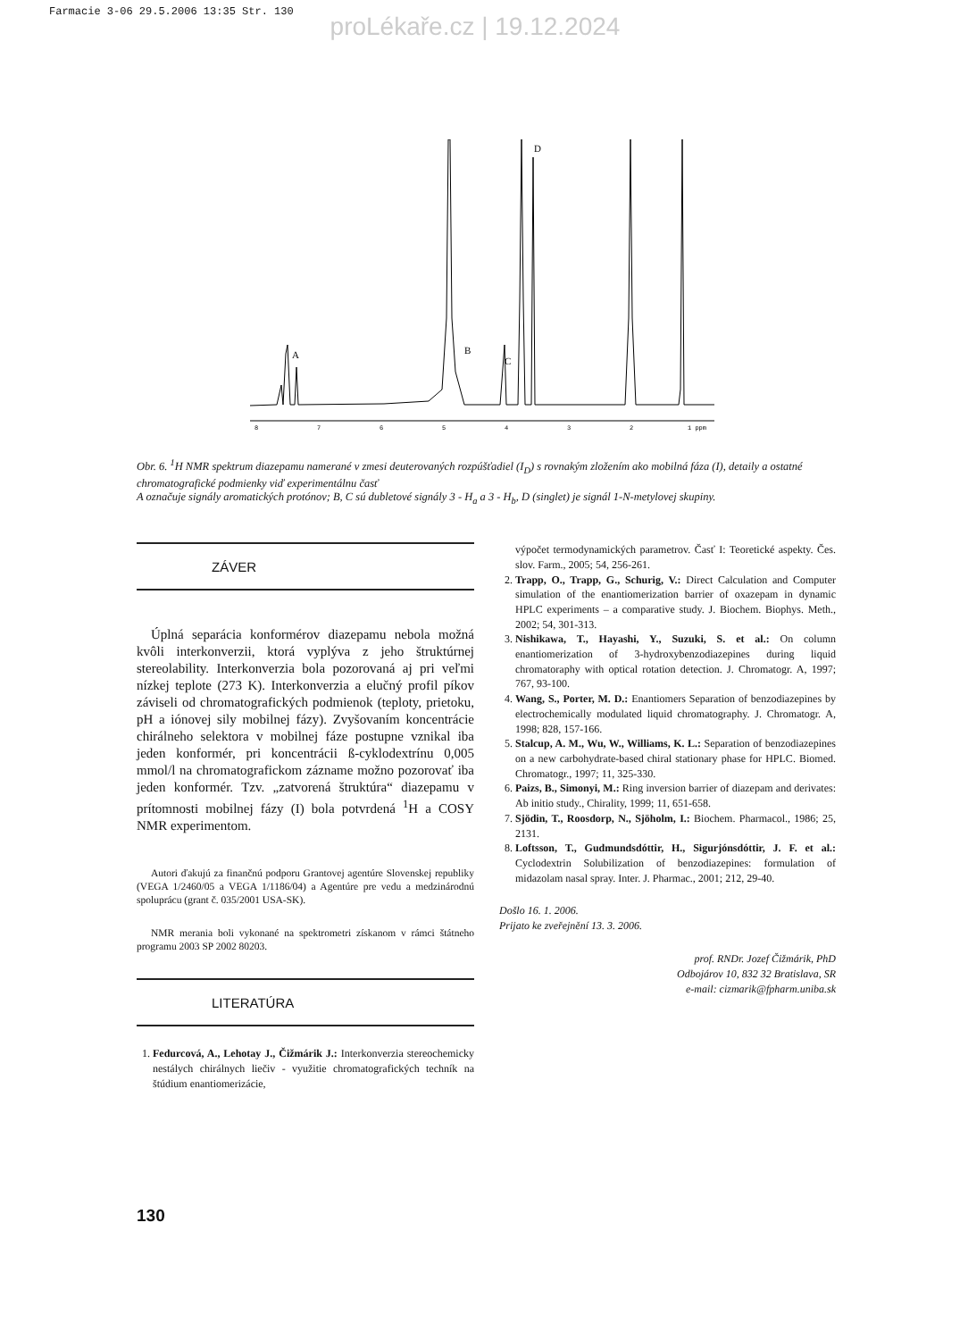Farmacie 3-06 29.5.2006 13:35 Str. 130
proLékaře.cz | 19.12.2024
A
B
C
D
8
7
6
5
4
3
2
1 ppm
Obr. 6. <sup>1</sup>H NMR spektrum diazepamu namerané v zmesi deuterovaných rozpúšťadiel (I<sub>D</sub>) s rovnakým zložením ako mobilná fáza (I), detaily a ostatné chromatografické podmienky viď experimentálnu časť
A označuje signály aromatických protónov; B, C sú dubletové signály 3 - H<sub>a</sub> a 3 - H<sub>b</sub>, D (singlet) je signál 1-N-metylovej skupiny.
ZÁVER
Úplná separácia konformérov diazepamu nebola možná kvôli interkonverzii, ktorá vyplýva z jeho štruktúrnej stereolability. Interkonverzia bola pozorovaná aj pri veľmi nízkej teplote (273 K). Interkonverzia a elučný profil píkov záviseli od chromatografických podmienok (teploty, prietoku, pH a iónovej sily mobilnej fázy). Zvyšovaním koncentrácie chirálneho selektora v mobilnej fáze postupne vznikal iba jeden konformér, pri koncentrácii ß-cyklodextrínu 0,005 mmol/l na chromatografickom zázname možno pozorovať iba jeden konformér. Tzv. „zatvorená štruktúra“ diazepamu v prítomnosti mobilnej fázy (I) bola potvrdená <sup>1</sup>H a COSY NMR experimentom.
Autori ďakujú za finančnú podporu Grantovej agentúre Slovenskej republiky (VEGA 1/2460/05 a VEGA 1/1186/04) a Agentúre pre vedu a medzinárodnú spoluprácu (grant č. 035/2001 USA-SK).
NMR merania boli vykonané na spektrometri získanom v rámci štátneho programu 2003 SP 2002 80203.
LITERATÚRA
1. Fedurcová, A., Lehotay J., Čižmárik J.: Interkonverzia stereochemicky nestálych chirálnych liečiv - využitie chromatografických techník na štúdium enantiomerizácie,
výpočet termodynamických parametrov. Časť I: Teoretické aspekty. Čes. slov. Farm., 2005; 54, 256-261.
2. Trapp, O., Trapp, G., Schurig, V.: Direct Calculation and Computer simulation of the enantiomerization barrier of oxazepam in dynamic HPLC experiments – a comparative study. J. Biochem. Biophys. Meth., 2002; 54, 301-313.
3. Nishikawa, T., Hayashi, Y., Suzuki, S. et al.: On column enantiomerization of 3-hydroxybenzodiazepines during liquid chromatoraphy with optical rotation detection. J. Chromatogr. A, 1997; 767, 93-100.
4. Wang, S., Porter, M. D.: Enantiomers Separation of benzodiazepines by electrochemically modulated liquid chromatography. J. Chromatogr. A, 1998; 828, 157-166.
5. Stalcup, A. M., Wu, W., Williams, K. L.: Separation of benzodiazepines on a new carbohydrate-based chiral stationary phase for HPLC. Biomed. Chromatogr., 1997; 11, 325-330.
6. Paizs, B., Simonyi, M.: Ring inversion barrier of diazepam and derivates: Ab initio study., Chirality, 1999; 11, 651-658.
7. Sjödin, T., Roosdorp, N., Sjöholm, I.: Biochem. Pharmacol., 1986; 25, 2131.
8. Loftsson, T., Gudmundsdóttir, H., Sigurjónsdóttir, J. F. et al.: Cyclodextrin Solubilization of benzodiazepines: formulation of midazolam nasal spray. Inter. J. Pharmac., 2001; 212, 29-40.
Došlo 16. 1. 2006.
Prijato ke zveřejnění 13. 3. 2006.
prof. RNDr. Jozef Čižmárik, PhD
Odbojárov 10, 832 32 Bratislava, SR
e-mail: cizmarik@fpharm.uniba.sk
130